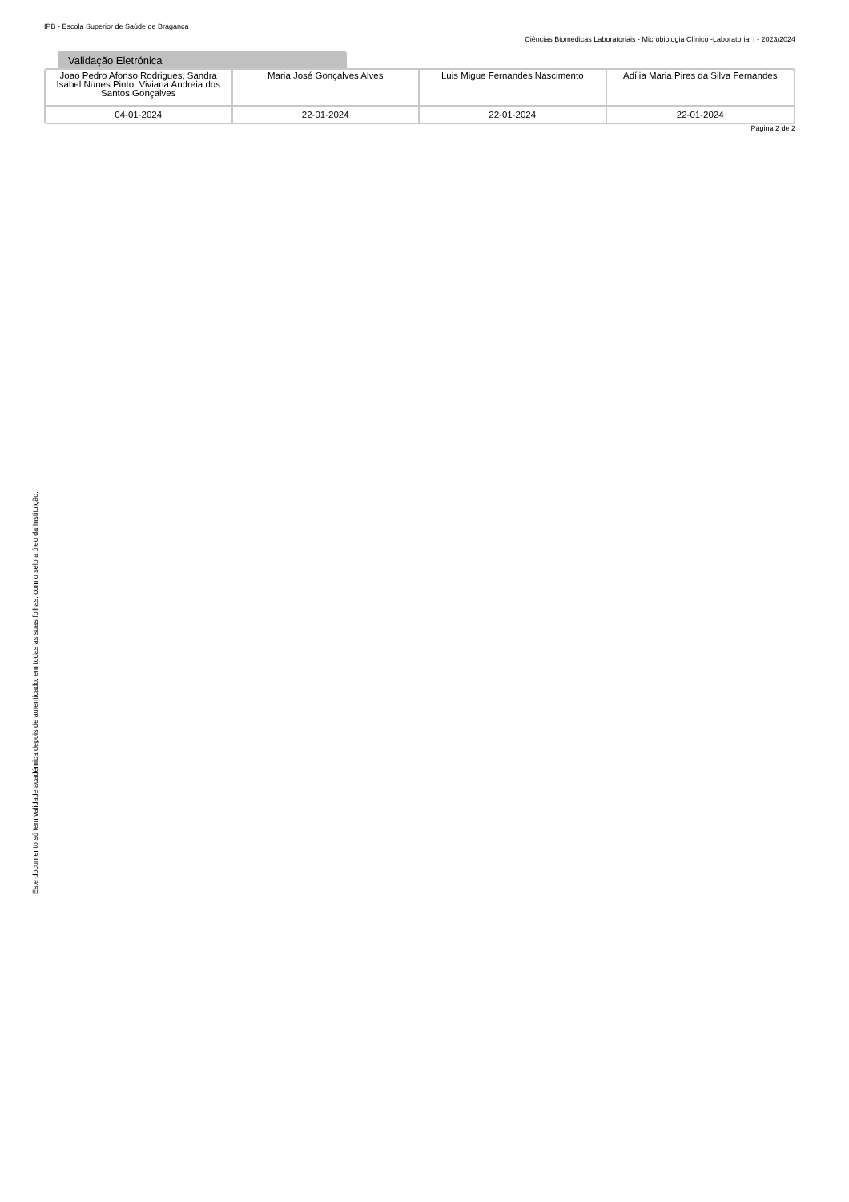IPB - Escola Superior de Saúde de Bragança
Ciências Biomédicas Laboratoriais - Microbiologia Clínico -Laboratorial I - 2023/2024
Validação Eletrónica
| Joao Pedro Afonso Rodrigues, Sandra Isabel Nunes Pinto, Viviana Andreia dos Santos Gonçalves | Maria José Gonçalves Alves | Luis Migue Fernandes Nascimento | Adília Maria Pires da Silva Fernandes |
| 04-01-2024 | 22-01-2024 | 22-01-2024 | 22-01-2024 |
Este documento só tem validade académica depois de autenticado, em todas as suas folhas, com o selo a óleo da Instituição.
Página 2 de 2